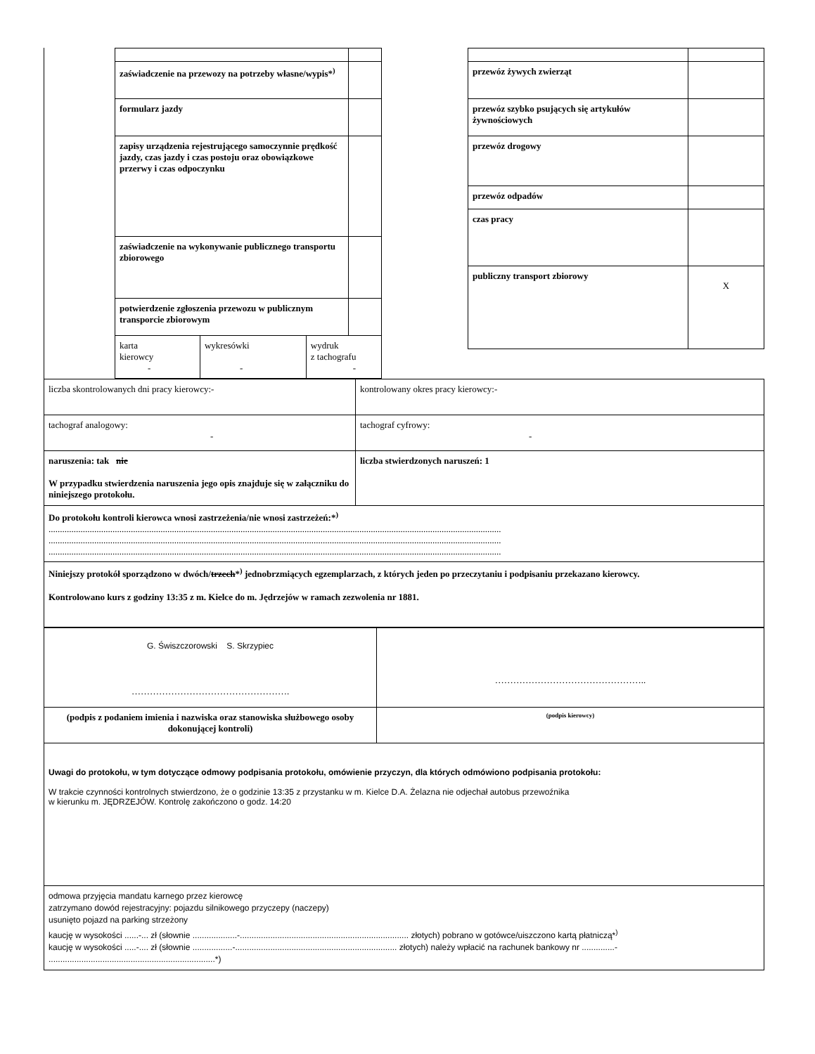| | / zaświadczenie na przewozy na potrzeby własne/wypis*<sup>)</sup> / / / / / formularz jazdy / / / / / zapisy urządzenia rejestrującego samoczynnie prędkość jazdy, czas jazdy i czas postoju oraz obowiązkowe przerwy i czas odpoczynku / / / / / zaświadczenie na wykonywanie publicznego transportu zbiorowego / / / / / potwierdzenie zgłoszenia przewozu w publicznym transporcie zbiorowym / / / / / karta kierowcy - / wykresówki - / wydruk z tachografu - / / | | / przewóz żywych zwierząt / / / przewóz szybko psujących się artykułów żywnościowych / / / przewóz drogowy / / / przewóz odpadów / / / czas pracy / / / publiczny transport zbiorowy / X / |
| liczba skontrolowanych dni pracy kierowcy:- | kontrolowany okres pracy kierowcy:- |
| tachograf analogowy: - | tachograf cyfrowy: - |
| naruszenia: tak nie W przypadku stwierdzenia naruszenia jego opis znajduje się w załączniku do niniejszego protokołu. | liczba stwierdzonych naruszeń: 1 |
| Do protokołu kontroli kierowca wnosi zastrzeżenia/nie wnosi zastrzeżeń:*<sup>)</sup> ...................................................................................................................................................................................................... ...................................................................................................................................................................................................... ...................................................................................................................................................................................................... | |
| Niniejszy protokół sporządzono w dwóch/ trzech *<sup>)</sup> jednobrzmiących egzemplarzach, z których jeden po przeczytaniu i podpisaniu przekazano kierowcy. Kontrolowano kurs z godziny 13:35 z m. Kielce do m. Jędrzejów w ramach zezwolenia nr 1881. | |
| G. Świszczorowski S. Skrzypiec ……………………………………………. | ………………………………………….. |
| (podpis z podaniem imienia i nazwiska oraz stanowiska służbowego osoby dokonującej kontroli) | (podpis kierowcy) |
| Uwagi do protokołu, w tym dotyczące odmowy podpisania protokołu, omówienie przyczyn, dla których odmówiono podpisania protokołu: W trakcie czynności kontrolnych stwierdzono, że o godzinie 13:35 z przystanku w m. Kielce D.A. Żelazna nie odjechał autobus przewoźnika w kierunku m. JĘDRZEJÓW. Kontrolę zakończono o godz. 14:20 | |
| odmowa przyjęcia mandatu karnego przez kierowcę zatrzymano dowód rejestracyjny: pojazdu silnikowego przyczepy (naczepy) usunięto pojazd na parking strzeżony kaucję w wysokości ......-... zł (słownie ...................-........................................................................ złotych) pobrano w gotówce/uiszczono kartą płatniczą*<sup>)</sup> kaucję w wysokości .....-.... zł (słownie .................-..................................................................... złotych) należy wpłacić na rachunek bankowy nr ..............- .......................................................................*) | |